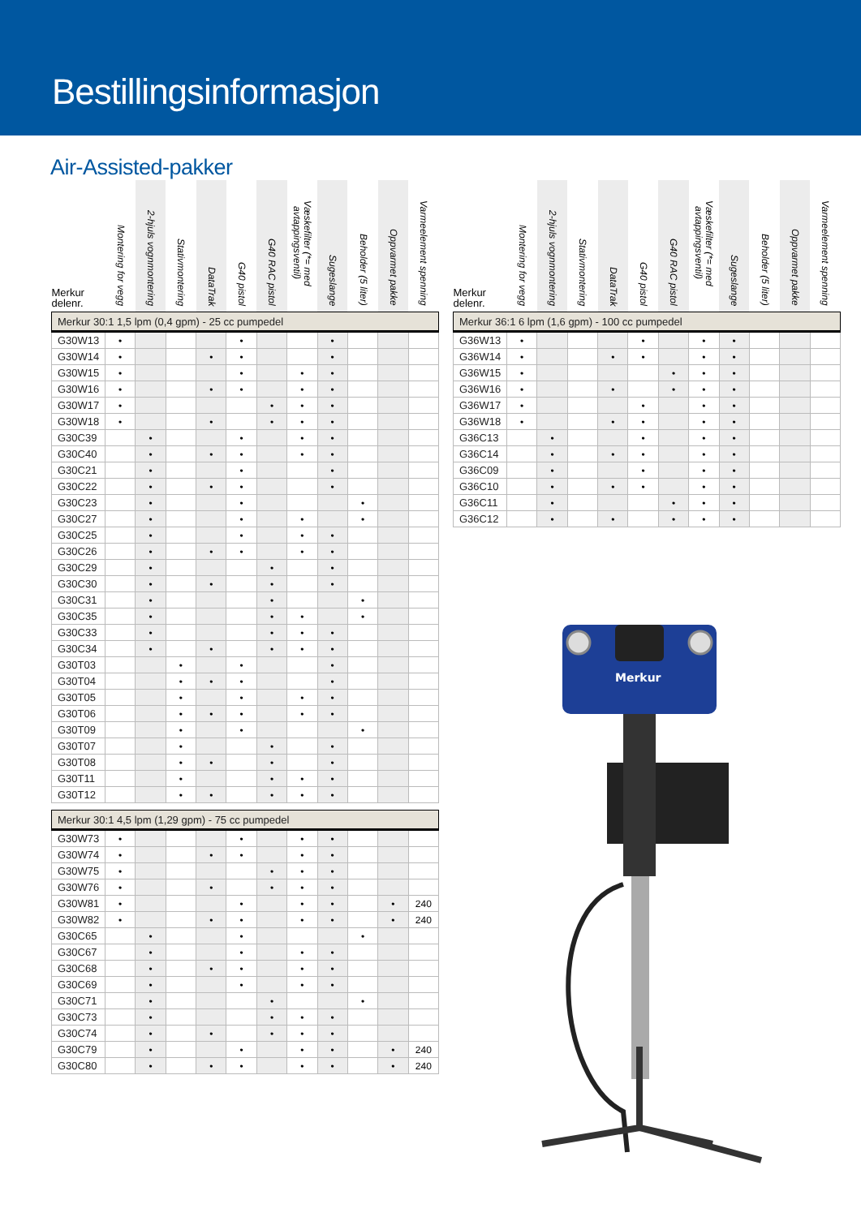Bestillingsinformasjon
Air-Assisted-pakker
| Merkur delenr. | Montering for vegg | 2-hjuls vognmontering | Stativmontering | DataTrak | G40 pistol | G40 RAC pistol | Væskefilter (*= med avtappingsventil) | Sugeslange | Beholder (5 liter) | Oppvarmet pakke | Varmeelement spenning |
| --- | --- | --- | --- | --- | --- | --- | --- | --- | --- | --- | --- |
| Merkur 30:1 1,5 lpm (0,4 gpm) - 25 cc pumpedel | | | | | | | | | | | |
| G30W13 | • | | | | • | | | • | | | |
| G30W14 | • | | | • | • | | | • | | | |
| G30W15 | • | | | | • | | • | • | | | |
| G30W16 | • | | | • | • | | • | • | | | |
| G30W17 | • | | | | | • | • | • | | | |
| G30W18 | • | | | • | | • | • | • | | | |
| G30C39 | | • | | | • | | • | • | | | |
| G30C40 | | • | | • | • | | • | • | | | |
| G30C21 | | • | | | • | | | • | | | |
| G30C22 | | • | | • | • | | | • | | | |
| G30C23 | | • | | | • | | | | • | | |
| G30C27 | | • | | | • | | • | | • | | |
| G30C25 | | • | | | • | | • | • | | | |
| G30C26 | | • | | • | • | | • | • | | | |
| G30C29 | | • | | | | • | | • | | | |
| G30C30 | | • | | • | | • | | • | | | |
| G30C31 | | • | | | | • | | | • | | |
| G30C35 | | • | | | | • | • | | • | | |
| G30C33 | | • | | | | • | • | • | | | |
| G30C34 | | • | | • | | • | • | • | | | |
| G30T03 | | | • | | • | | | • | | | |
| G30T04 | | | • | • | • | | | • | | | |
| G30T05 | | | • | | • | | • | • | | | |
| G30T06 | | | • | • | • | | • | • | | | |
| G30T09 | | | • | | • | | | | • | | |
| G30T07 | | | • | | | • | | • | | | |
| G30T08 | | | • | • | | • | | • | | | |
| G30T11 | | | • | | | • | • | • | | | |
| G30T12 | | | • | • | | • | • | • | | | |
| Merkur 30:1 4,5 lpm (1,29 gpm) - 75 cc pumpedel | | | | | | | | | | | |
| G30W73 | • | | | | • | | • | • | | | |
| G30W74 | • | | | • | • | | • | • | | | |
| G30W75 | • | | | | | • | • | • | | | |
| G30W76 | • | | | • | | • | • | • | | | |
| G30W81 | • | | | | • | | • | • | | • | 240 |
| G30W82 | • | | | • | • | | • | • | | • | 240 |
| G30C65 | | • | | | • | | | | • | | |
| G30C67 | | • | | | • | | • | • | | | |
| G30C68 | | • | | • | • | | • | • | | | |
| G30C69 | | • | | | • | | • | • | | | |
| G30C71 | | • | | | | • | | | • | | |
| G30C73 | | • | | | | • | • | • | | | |
| G30C74 | | • | | • | | • | • | • | | | |
| G30C79 | | • | | | • | | • | • | | • | 240 |
| G30C80 | | • | | • | • | | • | • | | • | 240 |
| Merkur delenr. | Montering for vegg | 2-hjuls vognmontering | Stativmontering | DataTrak | G40 pistol | G40 RAC pistol | Væskefilter (*= med avtappingsventil) | Sugeslange | Beholder (5 liter) | Oppvarmet pakke | Varmeelement spenning |
| --- | --- | --- | --- | --- | --- | --- | --- | --- | --- | --- | --- |
| Merkur 36:1 6 lpm (1,6 gpm) - 100 cc pumpedel | | | | | | | | | | | |
| G36W13 | • | | | | • | | • | • | | | |
| G36W14 | • | | | • | • | | • | • | | | |
| G36W15 | • | | | | | • | • | • | | | |
| G36W16 | • | | | • | | • | • | • | | | |
| G36W17 | • | | | | • | | • | • | | | |
| G36W18 | • | | | • | • | | • | • | | | |
| G36C13 | | • | | | • | | • | • | | | |
| G36C14 | | • | | • | • | | • | • | | | |
| G36C09 | | • | | | • | | • | • | | | |
| G36C10 | | • | | • | • | | • | • | | | |
| G36C11 | | • | | | | • | • | • | | | |
| G36C12 | | • | | • | | • | • | • | | | |
Merkur